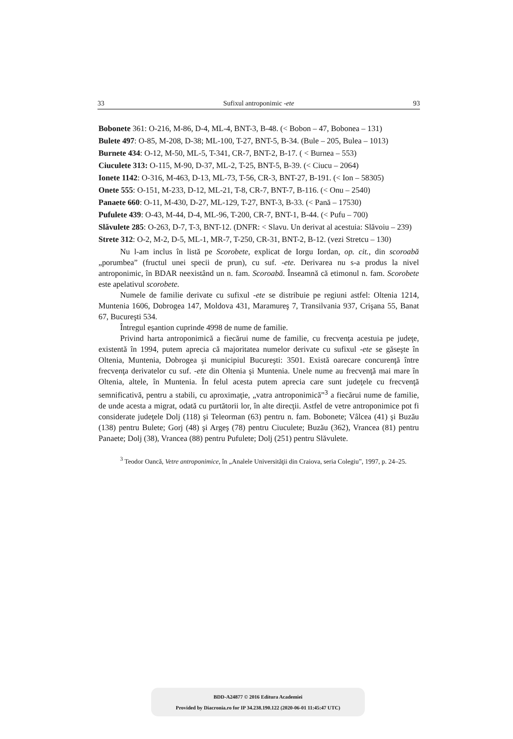33 Sufixul antroponimic -ete 93
Bobonete 361: O-216, M-86, D-4, ML-4, BNT-3, B-48. (< Bobon – 47, Bobonea – 131)
Bulete 497: O-85, M-208, D-38; ML-100, T-27, BNT-5, B-34. (Bule – 205, Bulea – 1013)
Burnete 434: O-12, M-50, ML-5, T-341, CR-7, BNT-2, B-17. ( < Burnea – 553)
Ciuculete 313: O-115, M-90, D-37, ML-2, T-25, BNT-5, B-39. (< Ciucu – 2064)
Ionete 1142: O-316, M-463, D-13, ML-73, T-56, CR-3, BNT-27, B-191. (< Ion – 58305)
Onete 555: O-151, M-233, D-12, ML-21, T-8, CR-7, BNT-7, B-116. (< Onu – 2540)
Panaete 660: O-11, M-430, D-27, ML-129, T-27, BNT-3, B-33. (< Pană – 17530)
Pufulete 439: O-43, M-44, D-4, ML-96, T-200, CR-7, BNT-1, B-44. (< Pufu – 700)
Slăvulete 285: O-263, D-7, T-3, BNT-12. (DNFR: < Slavu. Un derivat al acestuia: Slăvoiu – 239)
Strete 312: O-2, M-2, D-5, ML-1, MR-7, T-250, CR-31, BNT-2, B-12. (vezi Stretcu – 130)
Nu l-am inclus în listă pe Scorobete, explicat de Iorgu Iordan, op. cit., din scoroabă „porumbea” (fructul unei specii de prun), cu suf. -ete. Derivarea nu s-a produs la nivel antroponimic, în BDAR neexistând un n. fam. Scoroabă. Înseamnă că etimonul n. fam. Scorobete este apelativul scorobete.
Numele de familie derivate cu sufixul -ete se distribuie pe regiuni astfel: Oltenia 1214, Muntenia 1606, Dobrogea 147, Moldova 431, Maramureş 7, Transilvania 937, Crişana 55, Banat 67, Bucureşti 534.
Întregul eşantion cuprinde 4998 de nume de familie.
Privind harta antroponimică a fiecărui nume de familie, cu frecvenţa acestuia pe judeţe, existentă în 1994, putem aprecia că majoritatea numelor derivate cu sufixul -ete se găseşte în Oltenia, Muntenia, Dobrogea şi municipiul Bucureşti: 3501. Există oarecare concurenţă între frecvenţa derivatelor cu suf. -ete din Oltenia şi Muntenia. Unele nume au frecvenţă mai mare în Oltenia, altele, în Muntenia. În felul acesta putem aprecia care sunt judeţele cu frecvenţă semnificativă, pentru a stabili, cu aproximaţie, „vatra antroponimică”<sup>3</sup> a fiecărui nume de familie, de unde acesta a migrat, odată cu purtătorii lor, în alte direcţii. Astfel de vetre antroponimice pot fi considerate judeţele Dolj (118) şi Teleorman (63) pentru n. fam. Bobonete; Vâlcea (41) şi Buzău (138) pentru Bulete; Gorj (48) şi Argeş (78) pentru Ciuculete; Buzău (362), Vrancea (81) pentru Panaete; Dolj (38), Vrancea (88) pentru Pufulete; Dolj (251) pentru Slăvulete.
<sup>3</sup> Teodor Oancă, Vetre antroponimice, în „Analele Universităţii din Craiova, seria Colegiu”, 1997, p. 24–25.
BDD-A24877 © 2016 Editura Academiei
Provided by Diacronia.ro for IP 34.238.190.122 (2020-06-01 11:45:47 UTC)